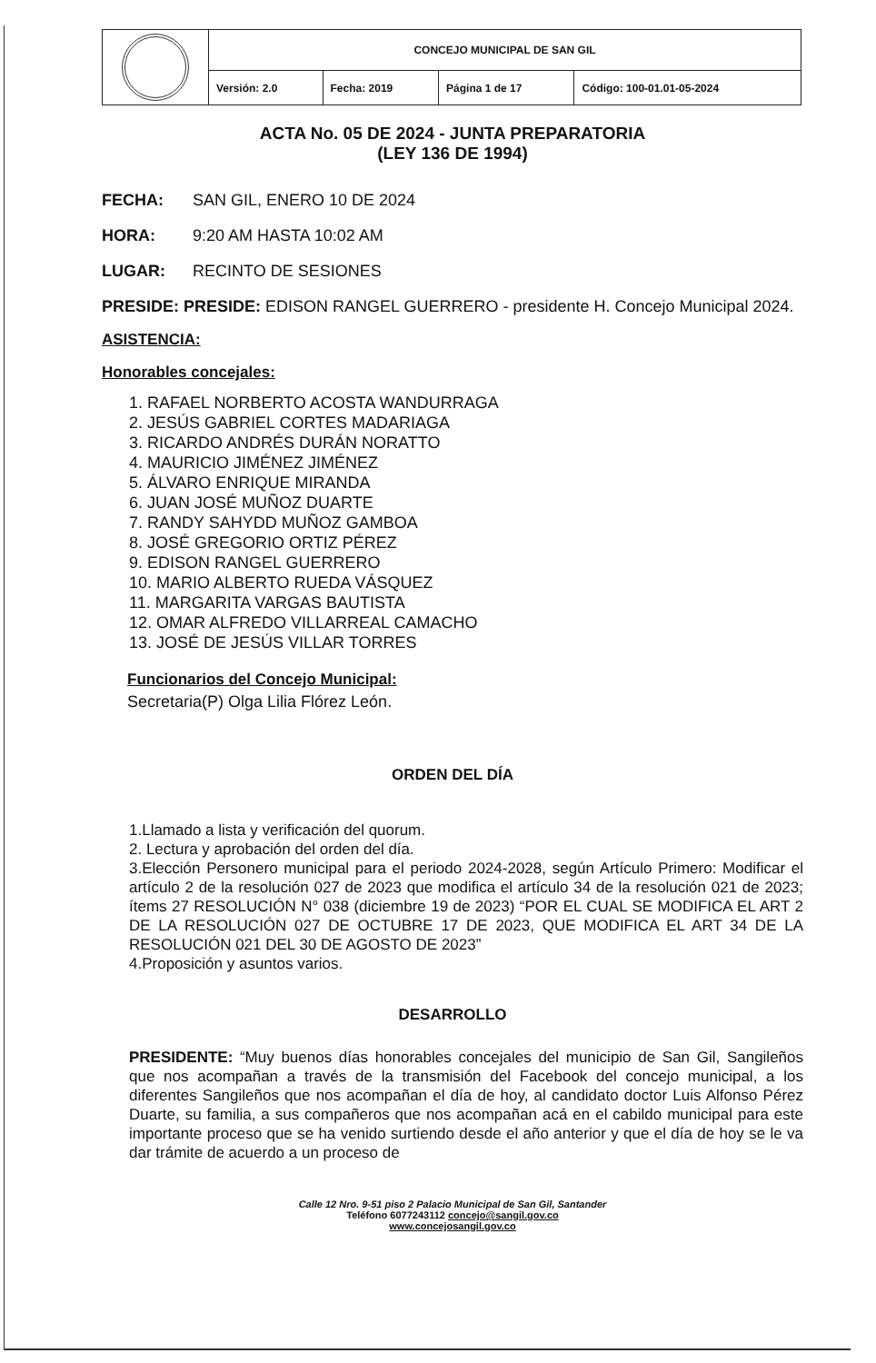| | CONCEJO MUNICIPAL DE SAN GIL | | | |
| | Versión: 2.0 | Fecha: 2019 | Página 1 de 17 | Código: 100-01.01-05-2024 |
ACTA No. 05 DE 2024 - JUNTA PREPARATORIA
(LEY 136 DE 1994)
FECHA: SAN GIL, ENERO 10 DE 2024
HORA: 9:20 AM HASTA 10:02 AM
LUGAR: RECINTO DE SESIONES
PRESIDE: PRESIDE: EDISON RANGEL GUERRERO - presidente H. Concejo Municipal 2024.
ASISTENCIA:
Honorables concejales:
1. RAFAEL NORBERTO ACOSTA WANDURRAGA
2. JESÚS GABRIEL CORTES MADARIAGA
3. RICARDO ANDRÉS DURÁN NORATTO
4. MAURICIO JIMÉNEZ JIMÉNEZ
5. ÁLVARO ENRIQUE MIRANDA
6. JUAN JOSÉ MUÑOZ DUARTE
7. RANDY SAHYDD MUÑOZ GAMBOA
8. JOSÉ GREGORIO ORTIZ PÉREZ
9. EDISON RANGEL GUERRERO
10. MARIO ALBERTO RUEDA VÁSQUEZ
11. MARGARITA VARGAS BAUTISTA
12. OMAR ALFREDO VILLARREAL CAMACHO
13. JOSÉ DE JESÚS VILLAR TORRES
Funcionarios del Concejo Municipal:
Secretaria(P) Olga Lilia Flórez León.
ORDEN DEL DÍA
1.Llamado a lista y verificación del quorum.
2. Lectura y aprobación del orden del día.
3.Elección Personero municipal para el periodo 2024-2028, según Artículo Primero: Modificar el artículo 2 de la resolución 027 de 2023 que modifica el artículo 34 de la resolución 021 de 2023; ítems 27 RESOLUCIÓN N° 038 (diciembre 19 de 2023) “POR EL CUAL SE MODIFICA EL ART 2 DE LA RESOLUCIÓN 027 DE OCTUBRE 17 DE 2023, QUE MODIFICA EL ART 34 DE LA RESOLUCIÓN 021 DEL 30 DE AGOSTO DE 2023”
4.Proposición y asuntos varios.
DESARROLLO
PRESIDENTE: “Muy buenos días honorables concejales del municipio de San Gil, Sangileños que nos acompañan a través de la transmisión del Facebook del concejo municipal, a los diferentes Sangileños que nos acompañan el día de hoy, al candidato doctor Luis Alfonso Pérez Duarte, su familia, a sus compañeros que nos acompañan acá en el cabildo municipal para este importante proceso que se ha venido surtiendo desde el año anterior y que el día de hoy se le va dar trámite de acuerdo a un proceso de
Calle 12 Nro. 9-51 piso 2 Palacio Municipal de San Gil, Santander
Teléfono 6077243112 concejo@sangil.gov.co
www.concejosangil.gov.co